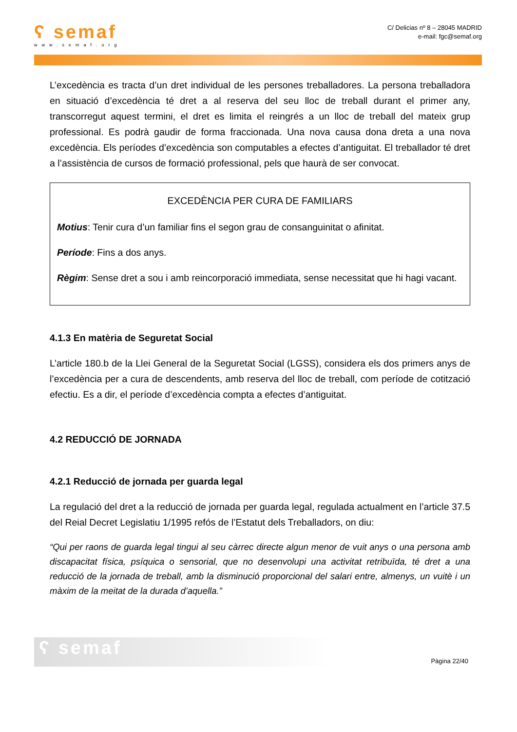ʕ semaf
www.semaf.org
C/ Delicias nº 8 – 28045 MADRID
e-mail: fgc@semaf.org
L’excedència es tracta d’un dret individual de les persones treballadores. La persona treballadora en situació d’excedència té dret a al reserva del seu lloc de treball durant el primer any, transcorregut aquest termini, el dret es limita el reingrés a un lloc de treball del mateix grup professional. Es podrà gaudir de forma fraccionada. Una nova causa dona dreta a una nova excedència. Els períodes d’excedència son computables a efectes d’antiguitat. El treballador té dret a l’assistència de cursos de formació professional, pels que haurà de ser convocat.
EXCEDÈNCIA PER CURA DE FAMILIARS
Motius: Tenir cura d’un familiar fins el segon grau de consanguinitat o afinitat.
Període: Fins a dos anys.
Règim: Sense dret a sou i amb reincorporació immediata, sense necessitat que hi hagi vacant.
4.1.3 En matèria de Seguretat Social
L’article 180.b de la Llei General de la Seguretat Social (LGSS), considera els dos primers anys de l’excedència per a cura de descendents, amb reserva del lloc de treball, com període de cotització efectiu. Es a dir, el període d’excedència compta a efectes d’antiguitat.
4.2 REDUCCIÓ DE JORNADA
4.2.1 Reducció de jornada per guarda legal
La regulació del dret a la reducció de jornada per guarda legal, regulada actualment en l’article 37.5 del Reial Decret Legislatiu 1/1995 refós de l’Estatut dels Treballadors, on diu:
“Qui per raons de guarda legal tingui al seu càrrec directe algun menor de vuit anys o una persona amb discapacitat física, psíquica o sensorial, que no desenvolupi una activitat retribuïda, té dret a una reducció de la jornada de treball, amb la disminució proporcional del salari entre, almenys, un vuitè i un màxim de la meitat de la durada d’aquella.”
ʕ semaf
Pàgina 22/40